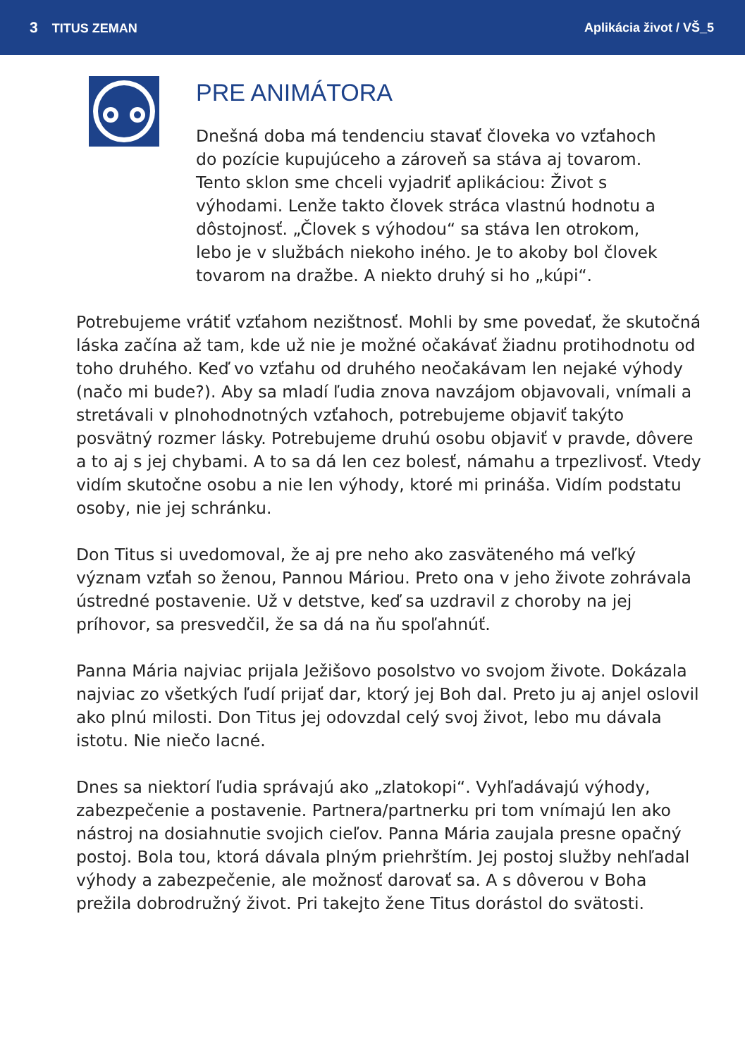3 TITUS ZEMAN Aplikácia život / VŠ_5
PRE ANIMÁTORA
Dnešná doba má tendenciu stavať človeka vo vzťahoch do pozície kupujúceho a zároveň sa stáva aj tovarom. Tento sklon sme chceli vyjadriť aplikáciou: Život s výhodami. Lenže takto človek stráca vlastnú hodnotu a dôstojnosť. „Človek s výhodou“ sa stáva len otrokom, lebo je v službách niekoho iného. Je to akoby bol človek tovarom na dražbe. A niekto druhý si ho „kúpi“.
Potrebujeme vrátiť vzťahom nezištnosť. Mohli by sme povedať, že skutočná láska začína až tam, kde už nie je možné očakávať žiadnu protihodnotu od toho druhého. Keď vo vzťahu od druhého neočakávam len nejaké výhody (načo mi bude?). Aby sa mladí ľudia znova navzájom objavovali, vnímali a stretávali v plnohodnotných vzťahoch, potrebujeme objaviť takýto posvätný rozmer lásky. Potrebujeme druhú osobu objaviť v pravde, dôvere a to aj s jej chybami. A to sa dá len cez bolesť, námahu a trpezlivosť. Vtedy vidím skutočne osobu a nie len výhody, ktoré mi prináša. Vidím podstatu osoby, nie jej schránku.
Don Titus si uvedomoval, že aj pre neho ako zasväteného má veľký význam vzťah so ženou, Pannou Máriou. Preto ona v jeho živote zohrávala ústredné postavenie. Už v detstve, keď sa uzdravil z choroby na jej príhovor, sa presvedčil, že sa dá na ňu spoľahnúť.
Panna Mária najviac prijala Ježišovo posolstvo vo svojom živote. Dokázala najviac zo všetkých ľudí prijať dar, ktorý jej Boh dal. Preto ju aj anjel oslovil ako plnú milosti. Don Titus jej odovzdal celý svoj život, lebo mu dávala istotu. Nie niečo lacné.
Dnes sa niektorí ľudia správajú ako „zlatokopi“. Vyhľadávajú výhody, zabezpečenie a postavenie. Partnera/partnerku pri tom vnímajú len ako nástroj na dosiahnutie svojich cieľov. Panna Mária zaujala presne opačný postoj. Bola tou, ktorá dávala plným priehrštím. Jej postoj služby nehľadal výhody a zabezpečenie, ale možnosť darovať sa. A s dôverou v Boha prežila dobrodružný život. Pri takejto žene Titus dorástol do svätosti.